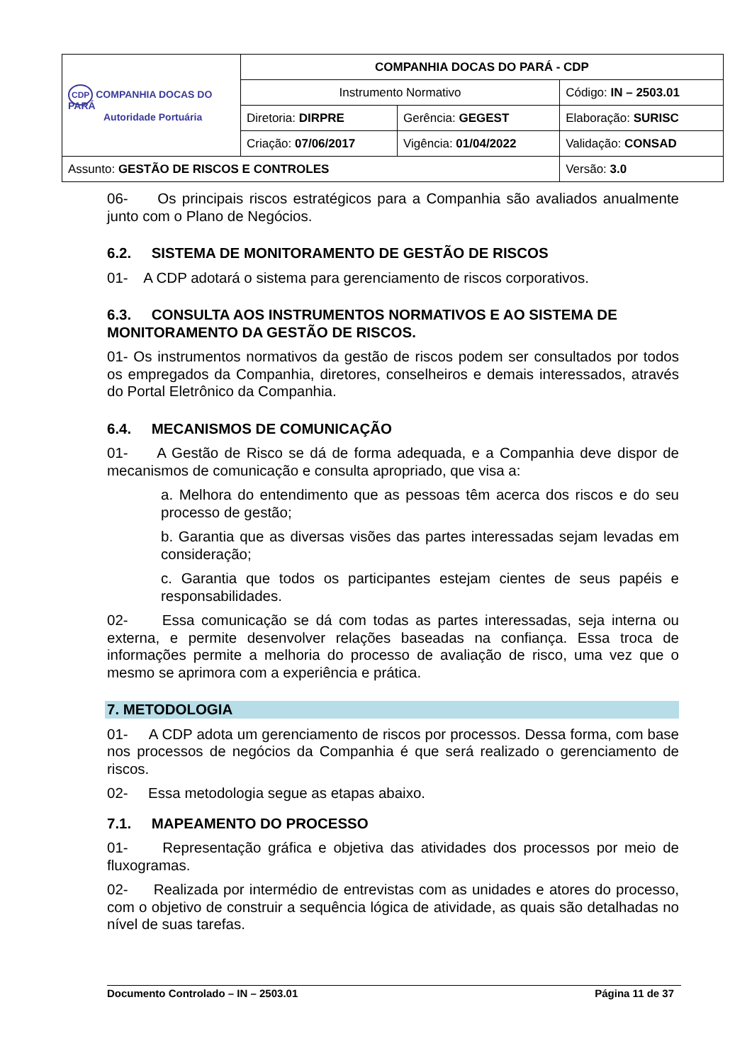| CDP COMPANHIA DOCAS DO PARÁ Autoridade Portuária | COMPANHIA DOCAS DO PARÁ - CDP | | |
| | Instrumento Normativo | | Código: IN – 2503.01 |
| | Diretoria: DIRPRE | Gerência: GEGEST | Elaboração: SURISC |
| | Criação: 07/06/2017 | Vigência: 01/04/2022 | Validação: CONSAD |
| Assunto: GESTÃO DE RISCOS E CONTROLES | | | Versão: 3.0 |
06- Os principais riscos estratégicos para a Companhia são avaliados anualmente junto com o Plano de Negócios.
6.2. SISTEMA DE MONITORAMENTO DE GESTÃO DE RISCOS
01- A CDP adotará o sistema para gerenciamento de riscos corporativos.
6.3. CONSULTA AOS INSTRUMENTOS NORMATIVOS E AO SISTEMA DE MONITORAMENTO DA GESTÃO DE RISCOS.
01- Os instrumentos normativos da gestão de riscos podem ser consultados por todos os empregados da Companhia, diretores, conselheiros e demais interessados, através do Portal Eletrônico da Companhia.
6.4. MECANISMOS DE COMUNICAÇÃO
01- A Gestão de Risco se dá de forma adequada, e a Companhia deve dispor de mecanismos de comunicação e consulta apropriado, que visa a:
a. Melhora do entendimento que as pessoas têm acerca dos riscos e do seu processo de gestão;
b. Garantia que as diversas visões das partes interessadas sejam levadas em consideração;
c. Garantia que todos os participantes estejam cientes de seus papéis e responsabilidades.
02- Essa comunicação se dá com todas as partes interessadas, seja interna ou externa, e permite desenvolver relações baseadas na confiança. Essa troca de informações permite a melhoria do processo de avaliação de risco, uma vez que o mesmo se aprimora com a experiência e prática.
7. METODOLOGIA
01- A CDP adota um gerenciamento de riscos por processos. Dessa forma, com base nos processos de negócios da Companhia é que será realizado o gerenciamento de riscos.
02- Essa metodologia segue as etapas abaixo.
7.1. MAPEAMENTO DO PROCESSO
01- Representação gráfica e objetiva das atividades dos processos por meio de fluxogramas.
02- Realizada por intermédio de entrevistas com as unidades e atores do processo, com o objetivo de construir a sequência lógica de atividade, as quais são detalhadas no nível de suas tarefas.
Documento Controlado – IN – 2503.01 Página 11 de 37